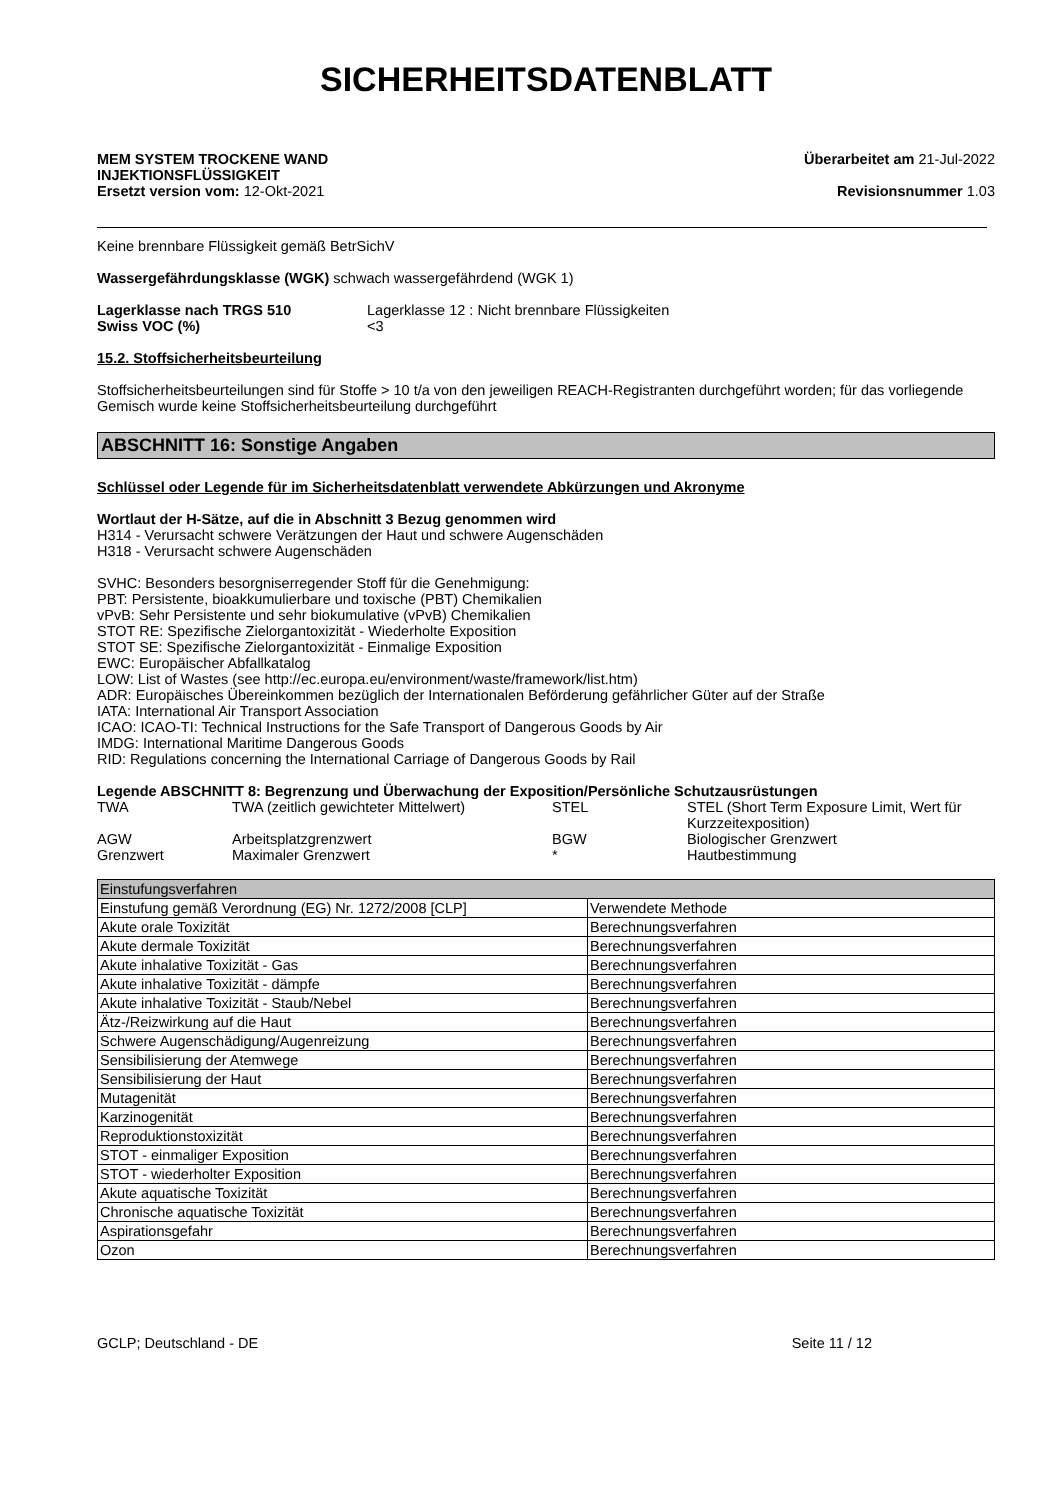SICHERHEITSDATENBLATT
MEM SYSTEM TROCKENE WAND
INJEKTIONSFLÜSSIGKEIT
Ersetzt version vom: 12-Okt-2021
Überarbeitet am 21-Jul-2022
Revisionsnummer 1.03
Keine brennbare Flüssigkeit gemäß BetrSichV
Wassergefährdungsklasse (WGK) schwach wassergefährdend (WGK 1)
Lagerklasse nach TRGS 510 Lagerklasse 12 : Nicht brennbare Flüssigkeiten
Swiss VOC (%) <3
15.2. Stoffsicherheitsbeurteilung
Stoffsicherheitsbeurteilungen sind für Stoffe > 10 t/a von den jeweiligen REACH-Registranten durchgeführt worden; für das vorliegende Gemisch wurde keine Stoffsicherheitsbeurteilung durchgeführt
ABSCHNITT 16: Sonstige Angaben
Schlüssel oder Legende für im Sicherheitsdatenblatt verwendete Abkürzungen und Akronyme
Wortlaut der H-Sätze, auf die in Abschnitt 3 Bezug genommen wird
H314 - Verursacht schwere Verätzungen der Haut und schwere Augenschäden
H318 - Verursacht schwere Augenschäden
SVHC: Besonders besorgniserregender Stoff für die Genehmigung:
PBT: Persistente, bioakkumulierbare und toxische (PBT) Chemikalien
vPvB: Sehr Persistente und sehr biokumulative (vPvB) Chemikalien
STOT RE: Spezifische Zielorgantoxizität - Wiederholte Exposition
STOT SE: Spezifische Zielorgantoxizität - Einmalige Exposition
EWC: Europäischer Abfallkatalog
LOW: List of Wastes (see http://ec.europa.eu/environment/waste/framework/list.htm)
ADR: Europäisches Übereinkommen bezüglich der Internationalen Beförderung gefährlicher Güter auf der Straße
IATA: International Air Transport Association
ICAO: ICAO-TI: Technical Instructions for the Safe Transport of Dangerous Goods by Air
IMDG: International Maritime Dangerous Goods
RID: Regulations concerning the International Carriage of Dangerous Goods by Rail
Legende ABSCHNITT 8: Begrenzung und Überwachung der Exposition/Persönliche Schutzausrüstungen
| TWA | TWA (zeitlich gewichteter Mittelwert) | STEL | STEL (Short Term Exposure Limit, Wert für Kurzzeitexposition) |
| AGW | Arbeitsplatzgrenzwert | BGW | Biologischer Grenzwert |
| Grenzwert | Maximaler Grenzwert | * | Hautbestimmung |
| Einstufungsverfahren | |
| Einstufung gemäß Verordnung (EG) Nr. 1272/2008 [CLP] | Verwendete Methode |
| Akute orale Toxizität | Berechnungsverfahren |
| Akute dermale Toxizität | Berechnungsverfahren |
| Akute inhalative Toxizität - Gas | Berechnungsverfahren |
| Akute inhalative Toxizität - dämpfe | Berechnungsverfahren |
| Akute inhalative Toxizität - Staub/Nebel | Berechnungsverfahren |
| Ätz-/Reizwirkung auf die Haut | Berechnungsverfahren |
| Schwere Augenschädigung/Augenreizung | Berechnungsverfahren |
| Sensibilisierung der Atemwege | Berechnungsverfahren |
| Sensibilisierung der Haut | Berechnungsverfahren |
| Mutagenität | Berechnungsverfahren |
| Karzinogenität | Berechnungsverfahren |
| Reproduktionstoxizität | Berechnungsverfahren |
| STOT - einmaliger Exposition | Berechnungsverfahren |
| STOT - wiederholter Exposition | Berechnungsverfahren |
| Akute aquatische Toxizität | Berechnungsverfahren |
| Chronische aquatische Toxizität | Berechnungsverfahren |
| Aspirationsgefahr | Berechnungsverfahren |
| Ozon | Berechnungsverfahren |
GCLP; Deutschland - DE Seite 11 / 12